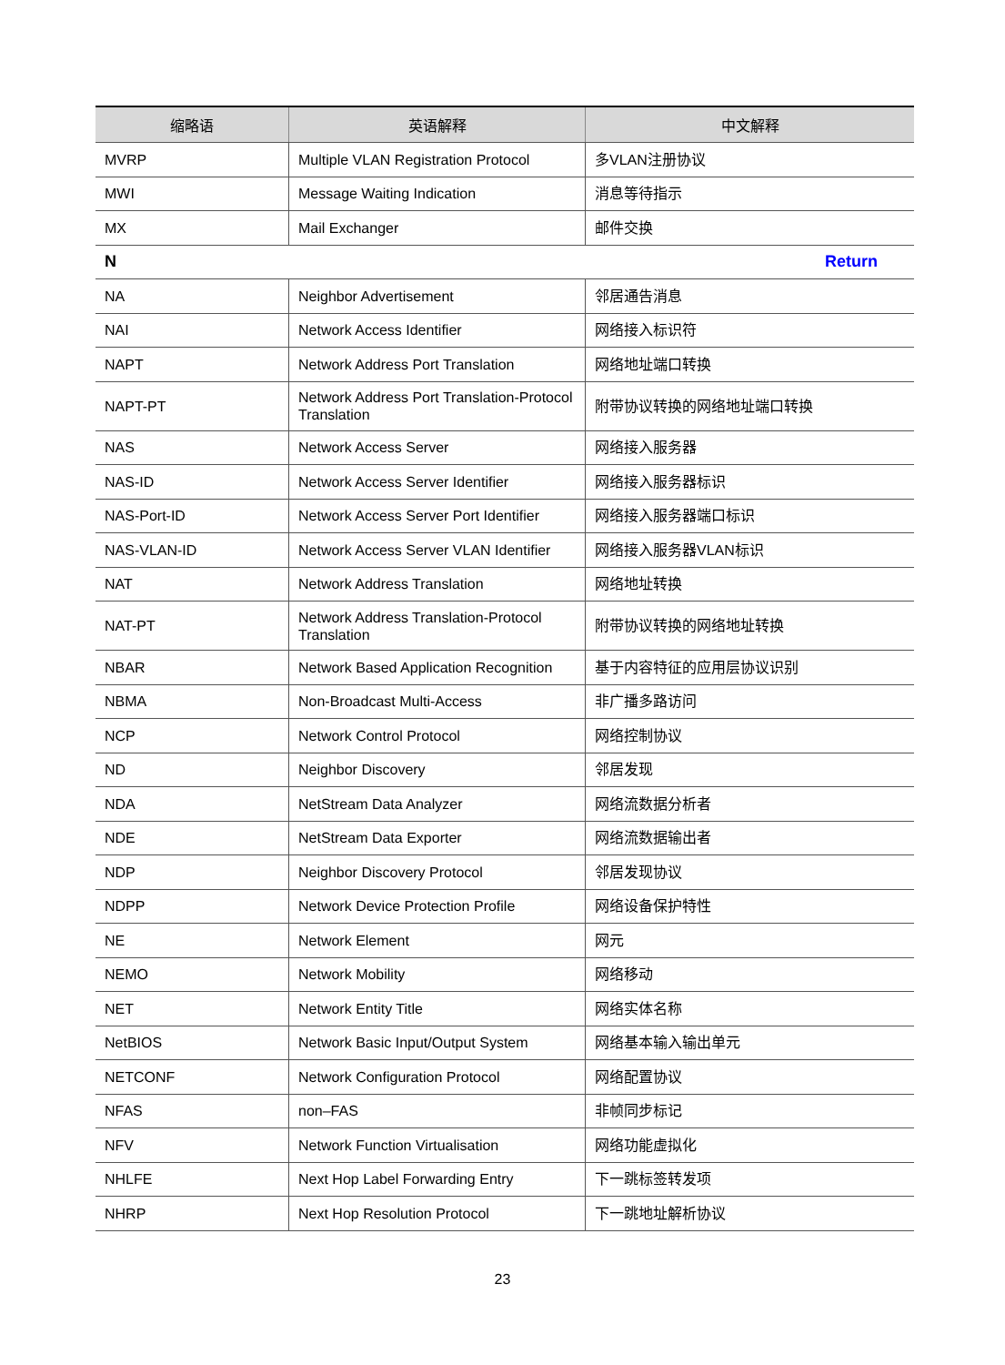| 缩略语 | 英语解释 | 中文解释 |
| --- | --- | --- |
| MVRP | Multiple VLAN Registration Protocol | 多VLAN注册协议 |
| MWI | Message Waiting Indication | 消息等待指示 |
| MX | Mail Exchanger | 邮件交换 |
| N Return | | |
| NA | Neighbor Advertisement | 邻居通告消息 |
| NAI | Network Access Identifier | 网络接入标识符 |
| NAPT | Network Address Port Translation | 网络地址端口转换 |
| NAPT-PT | Network Address Port Translation-Protocol Translation | 附带协议转换的网络地址端口转换 |
| NAS | Network Access Server | 网络接入服务器 |
| NAS-ID | Network Access Server Identifier | 网络接入服务器标识 |
| NAS-Port-ID | Network Access Server Port Identifier | 网络接入服务器端口标识 |
| NAS-VLAN-ID | Network Access Server VLAN Identifier | 网络接入服务器VLAN标识 |
| NAT | Network Address Translation | 网络地址转换 |
| NAT-PT | Network Address Translation-Protocol Translation | 附带协议转换的网络地址转换 |
| NBAR | Network Based Application Recognition | 基于内容特征的应用层协议识别 |
| NBMA | Non-Broadcast Multi-Access | 非广播多路访问 |
| NCP | Network Control Protocol | 网络控制协议 |
| ND | Neighbor Discovery | 邻居发现 |
| NDA | NetStream Data Analyzer | 网络流数据分析者 |
| NDE | NetStream Data Exporter | 网络流数据输出者 |
| NDP | Neighbor Discovery Protocol | 邻居发现协议 |
| NDPP | Network Device Protection Profile | 网络设备保护特性 |
| NE | Network Element | 网元 |
| NEMO | Network Mobility | 网络移动 |
| NET | Network Entity Title | 网络实体名称 |
| NetBIOS | Network Basic Input/Output System | 网络基本输入输出单元 |
| NETCONF | Network Configuration Protocol | 网络配置协议 |
| NFAS | non–FAS | 非帧同步标记 |
| NFV | Network Function Virtualisation | 网络功能虚拟化 |
| NHLFE | Next Hop Label Forwarding Entry | 下一跳标签转发项 |
| NHRP | Next Hop Resolution Protocol | 下一跳地址解析协议 |
23